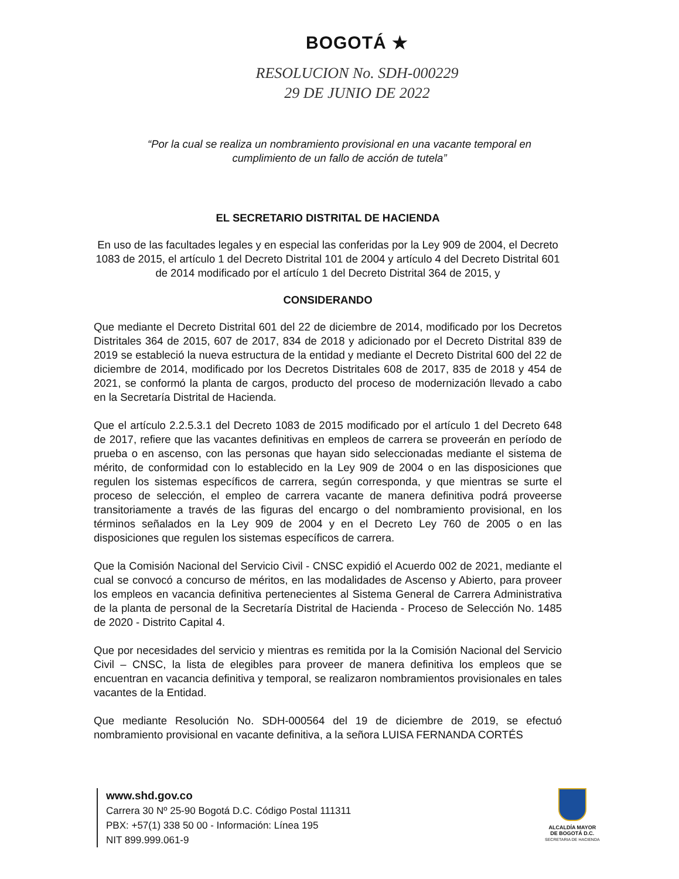BOGOTÁ ★
RESOLUCION No. SDH-000229
29 DE JUNIO DE 2022
“Por la cual se realiza un nombramiento provisional en una vacante temporal en
cumplimiento de un fallo de acción de tutela”
EL SECRETARIO DISTRITAL DE HACIENDA
En uso de las facultades legales y en especial las conferidas por la Ley 909 de 2004, el Decreto 1083 de 2015, el artículo 1 del Decreto Distrital 101 de 2004 y artículo 4 del Decreto Distrital 601 de 2014 modificado por el artículo 1 del Decreto Distrital 364 de 2015, y
CONSIDERANDO
Que mediante el Decreto Distrital 601 del 22 de diciembre de 2014, modificado por los Decretos Distritales 364 de 2015, 607 de 2017, 834 de 2018 y adicionado por el Decreto Distrital 839 de 2019 se estableció la nueva estructura de la entidad y mediante el Decreto Distrital 600 del 22 de diciembre de 2014, modificado por los Decretos Distritales 608 de 2017, 835 de 2018 y 454 de 2021, se conformó la planta de cargos, producto del proceso de modernización llevado a cabo en la Secretaría Distrital de Hacienda.
Que el artículo 2.2.5.3.1 del Decreto 1083 de 2015 modificado por el artículo 1 del Decreto 648 de 2017, refiere que las vacantes definitivas en empleos de carrera se proveerán en período de prueba o en ascenso, con las personas que hayan sido seleccionadas mediante el sistema de mérito, de conformidad con lo establecido en la Ley 909 de 2004 o en las disposiciones que regulen los sistemas específicos de carrera, según corresponda, y que mientras se surte el proceso de selección, el empleo de carrera vacante de manera definitiva podrá proveerse transitoriamente a través de las figuras del encargo o del nombramiento provisional, en los términos señalados en la Ley 909 de 2004 y en el Decreto Ley 760 de 2005 o en las disposiciones que regulen los sistemas específicos de carrera.
Que la Comisión Nacional del Servicio Civil - CNSC expidió el Acuerdo 002 de 2021, mediante el cual se convocó a concurso de méritos, en las modalidades de Ascenso y Abierto, para proveer los empleos en vacancia definitiva pertenecientes al Sistema General de Carrera Administrativa de la planta de personal de la Secretaría Distrital de Hacienda - Proceso de Selección No. 1485 de 2020 - Distrito Capital 4.
Que por necesidades del servicio y mientras es remitida por la la Comisión Nacional del Servicio Civil – CNSC, la lista de elegibles para proveer de manera definitiva los empleos que se encuentran en vacancia definitiva y temporal, se realizaron nombramientos provisionales en tales vacantes de la Entidad.
Que mediante Resolución No. SDH-000564 del 19 de diciembre de 2019, se efectuó nombramiento provisional en vacante definitiva, a la señora LUISA FERNANDA CORTÉS
www.shd.gov.co
Carrera 30 Nº 25-90 Bogotá D.C. Código Postal 111311
PBX: +57(1) 338 50 00 - Información: Línea 195
NIT 899.999.061-9
ALCALDÍA MAYOR
DE BOGOTÁ D.C.
SECRETARIA DE HACIENDA